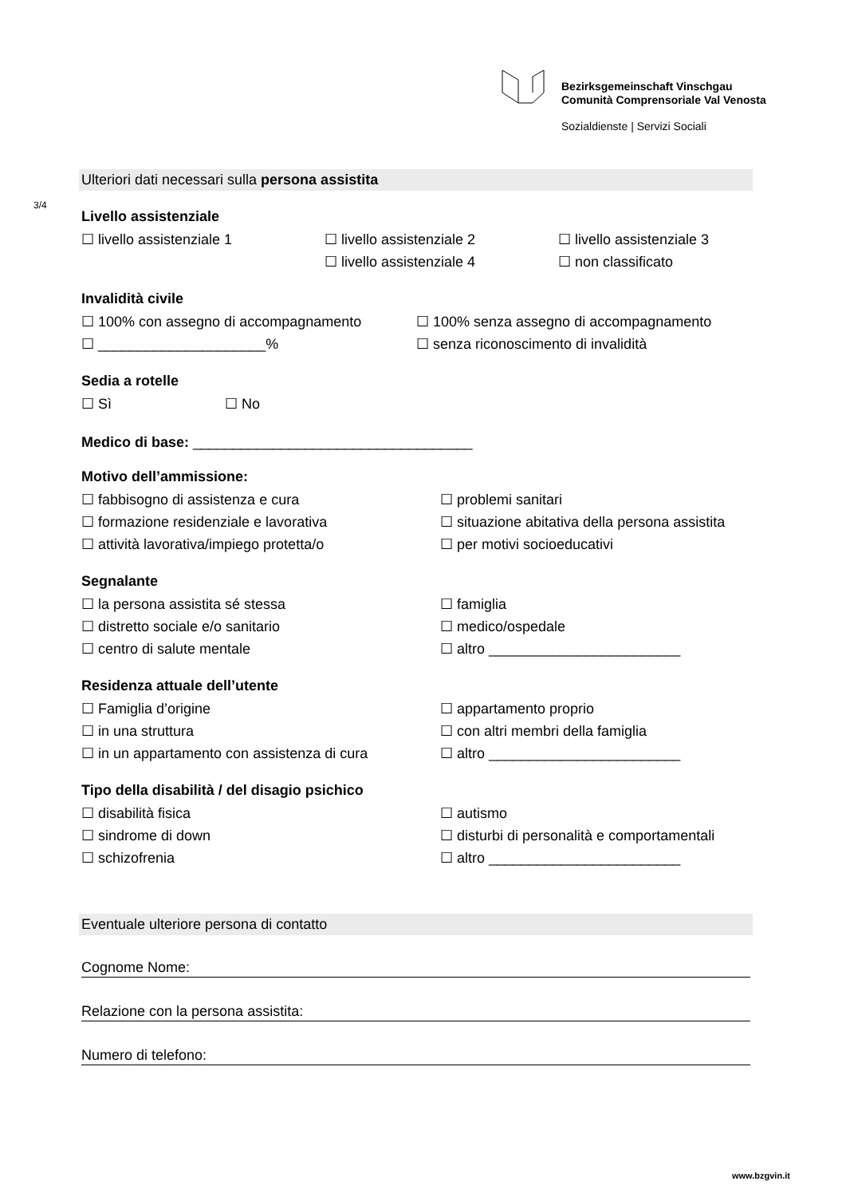Bezirksgemeinschaft Vinschgau
Comunità Comprensoriale Val Venosta
Sozialdienste | Servizi Sociali
3/4
Ulteriori dati necessari sulla persona assistita
Livello assistenziale
☐ livello assistenziale 1 ☐ livello assistenziale 2 ☐ livello assistenziale 3
☐ livello assistenziale 4 ☐ non classificato
Invalidità civile
☐ 100% con assegno di accompagnamento ☐ 100% senza assegno di accompagnamento
☐ _____________________% ☐ senza riconoscimento di invalidità
Sedia a rotelle
☐ Sì ☐ No
Medico di base: ___________________________________
Motivo dell’ammissione:
☐ fabbisogno di assistenza e cura ☐ problemi sanitari
☐ formazione residenziale e lavorativa ☐ situazione abitativa della persona assistita
☐ attività lavorativa/impiego protetta/o ☐ per motivi socioeducativi
Segnalante
☐ la persona assistita sé stessa ☐ famiglia
☐ distretto sociale e/o sanitario ☐ medico/ospedale
☐ centro di salute mentale ☐ altro ________________________
Residenza attuale dell’utente
☐ Famiglia d’origine ☐ appartamento proprio
☐ in una struttura ☐ con altri membri della famiglia
☐ in un appartamento con assistenza di cura ☐ altro ________________________
Tipo della disabilità / del disagio psichico
☐ disabilità fisica ☐ autismo
☐ sindrome di down ☐ disturbi di personalità e comportamentali
☐ schizofrenia ☐ altro ________________________
Eventuale ulteriore persona di contatto
Cognome Nome:
Relazione con la persona assistita:
Numero di telefono:
www.bzgvin.it